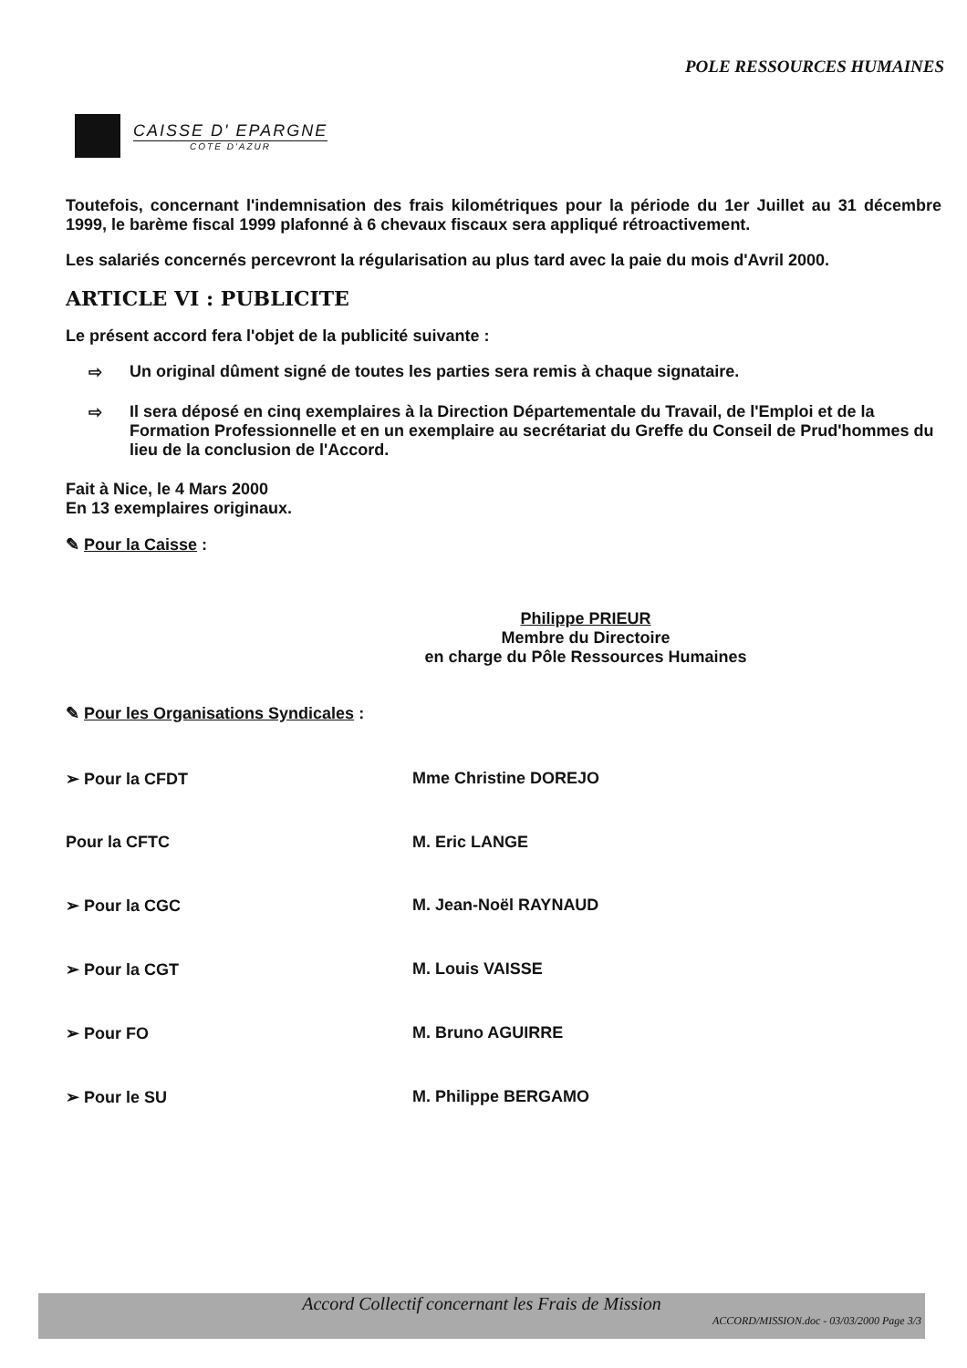POLE RESSOURCES HUMAINES
CAISSE D' EPARGNE
COTE D'AZUR
Toutefois, concernant l'indemnisation des frais kilométriques pour la période du 1er Juillet au 31 décembre 1999, le barème fiscal 1999 plafonné à 6 chevaux fiscaux sera appliqué rétroactivement.
Les salariés concernés percevront la régularisation au plus tard avec la paie du mois d'Avril 2000.
ARTICLE VI : PUBLICITE
Le présent accord fera l'objet de la publicité suivante :
⇨ Un original dûment signé de toutes les parties sera remis à chaque signataire.
⇨ Il sera déposé en cinq exemplaires à la Direction Départementale du Travail, de l'Emploi et de la Formation Professionnelle et en un exemplaire au secrétariat du Greffe du Conseil de Prud'hommes du lieu de la conclusion de l'Accord.
Fait à Nice, le 4 Mars 2000
En 13 exemplaires originaux.
✎ Pour la Caisse :
Philippe PRIEUR
Membre du Directoire
en charge du Pôle Ressources Humaines
✎ Pour les Organisations Syndicales :
➢ Pour la CFDT Mme Christine DOREJO
Pour la CFTC M. Eric LANGE
➢ Pour la CGC M. Jean-Noël RAYNAUD
➢ Pour la CGT M. Louis VAISSE
➢ Pour FO M. Bruno AGUIRRE
➢ Pour le SU M. Philippe BERGAMO
Accord Collectif concernant les Frais de Mission
ACCORD/MISSION.doc - 03/03/2000 Page 3/3